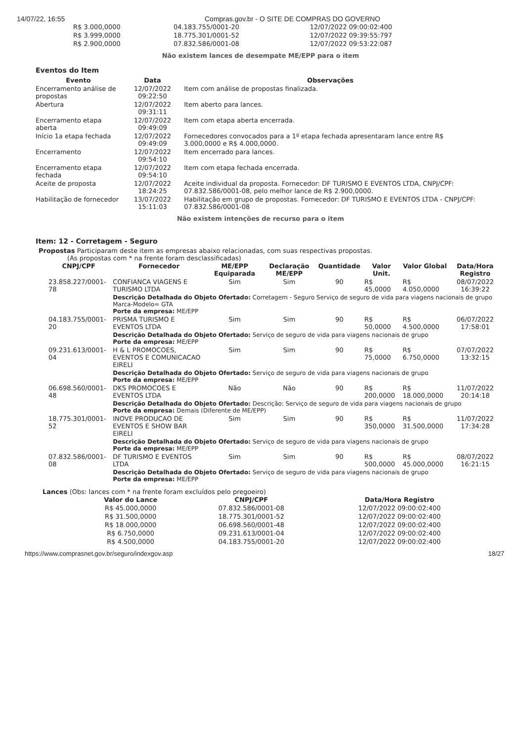14/07/22, 16:55 Compras.gov.br - O SITE DE COMPRAS DO GOVERNO
| R$ 3.000,0000 | 04.183.755/0001-20 | 12/07/2022 09:00:02:400 |
| R$ 3.999,0000 | 18.775.301/0001-52 | 12/07/2022 09:39:55:797 |
| R$ 2.900,0000 | 07.832.586/0001-08 | 12/07/2022 09:53:22:087 |
Não existem lances de desempate ME/EPP para o item
Eventos do Item
| Evento | Data | Observações |
| --- | --- | --- |
| Encerramento análise de propostas | 12/07/2022 09:22:50 | Item com análise de propostas finalizada. |
| Abertura | 12/07/2022 09:31:11 | Item aberto para lances. |
| Encerramento etapa aberta | 12/07/2022 09:49:09 | Item com etapa aberta encerrada. |
| Início 1a etapa fechada | 12/07/2022 09:49:09 | Fornecedores convocados para a 1º etapa fechada apresentaram lance entre R$ 3.000,0000 e R$ 4.000,0000. |
| Encerramento | 12/07/2022 09:54:10 | Item encerrado para lances. |
| Encerramento etapa fechada | 12/07/2022 09:54:10 | Item com etapa fechada encerrada. |
| Aceite de proposta | 12/07/2022 18:24:25 | Aceite individual da proposta. Fornecedor: DF TURISMO E EVENTOS LTDA, CNPJ/CPF: 07.832.586/0001-08, pelo melhor lance de R$ 2.900,0000. |
| Habilitação de fornecedor | 13/07/2022 15:11:03 | Habilitação em grupo de propostas. Fornecedor: DF TURISMO E EVENTOS LTDA - CNPJ/CPF: 07.832.586/0001-08 |
Não existem intenções de recurso para o item
Item: 12 - Corretagem - Seguro
Propostas Participaram deste item as empresas abaixo relacionadas, com suas respectivas propostas.
(As propostas com * na frente foram desclassificadas)
| CNPJ/CPF | Fornecedor | ME/EPP Equiparada | Declaração ME/EPP | Quantidade | Valor Unit. | Valor Global | Data/Hora Registro |
| --- | --- | --- | --- | --- | --- | --- | --- |
| 23.858.227/0001-78 | CONFIANCA VIAGENS E TURISMO LTDA | Sim | Sim | 90 | R$ 45,0000 | R$ 4.050,0000 | 08/07/2022 16:39:22 |
| | Descrição Detalhada do Objeto Ofertado: Corretagem - Seguro Serviço de seguro de vida para viagens nacionais de grupo Marca-Modelo= GTA Porte da empresa: ME/EPP | | | | | | |
| 04.183.755/0001-20 | PRISMA TURISMO E EVENTOS LTDA | Sim | Sim | 90 | R$ 50,0000 | R$ 4.500,0000 | 06/07/2022 17:58:01 |
| | Descrição Detalhada do Objeto Ofertado: Serviço de seguro de vida para viagens nacionais de grupo Porte da empresa: ME/EPP | | | | | | |
| 09.231.613/0001-04 | H & L PROMOCOES, EVENTOS E COMUNICACAO EIRELI | Sim | Sim | 90 | R$ 75,0000 | R$ 6.750,0000 | 07/07/2022 13:32:15 |
| | Descrição Detalhada do Objeto Ofertado: Serviço de seguro de vida para viagens nacionais de grupo Porte da empresa: ME/EPP | | | | | | |
| 06.698.560/0001-48 | DKS PROMOCOES E EVENTOS LTDA | Não | Não | 90 | R$ 200,0000 | R$ 18.000,0000 | 11/07/2022 20:14:18 |
| | Descrição Detalhada do Objeto Ofertado: Descrição: Serviço de seguro de vida para viagens nacionais de grupo Porte da empresa: Demais (Diferente de ME/EPP) | | | | | | |
| 18.775.301/0001-52 | INOVE PRODUCAO DE EVENTOS E SHOW BAR EIRELI | Sim | Sim | 90 | R$ 350,0000 | R$ 31.500,0000 | 11/07/2022 17:34:28 |
| | Descrição Detalhada do Objeto Ofertado: Serviço de seguro de vida para viagens nacionais de grupo Porte da empresa: ME/EPP | | | | | | |
| 07.832.586/0001-08 | DF TURISMO E EVENTOS LTDA | Sim | Sim | 90 | R$ 500,0000 | R$ 45.000,0000 | 08/07/2022 16:21:15 |
| | Descrição Detalhada do Objeto Ofertado: Serviço de seguro de vida para viagens nacionais de grupo Porte da empresa: ME/EPP | | | | | | |
Lances (Obs: lances com * na frente foram excluídos pelo pregoeiro)
| Valor do Lance | CNPJ/CPF | Data/Hora Registro |
| --- | --- | --- |
| R$ 45.000,0000 | 07.832.586/0001-08 | 12/07/2022 09:00:02:400 |
| R$ 31.500,0000 | 18.775.301/0001-52 | 12/07/2022 09:00:02:400 |
| R$ 18.000,0000 | 06.698.560/0001-48 | 12/07/2022 09:00:02:400 |
| R$ 6.750,0000 | 09.231.613/0001-04 | 12/07/2022 09:00:02:400 |
| R$ 4.500,0000 | 04.183.755/0001-20 | 12/07/2022 09:00:02:400 |
https://www.comprasnet.gov.br/seguro/indexgov.asp 18/27